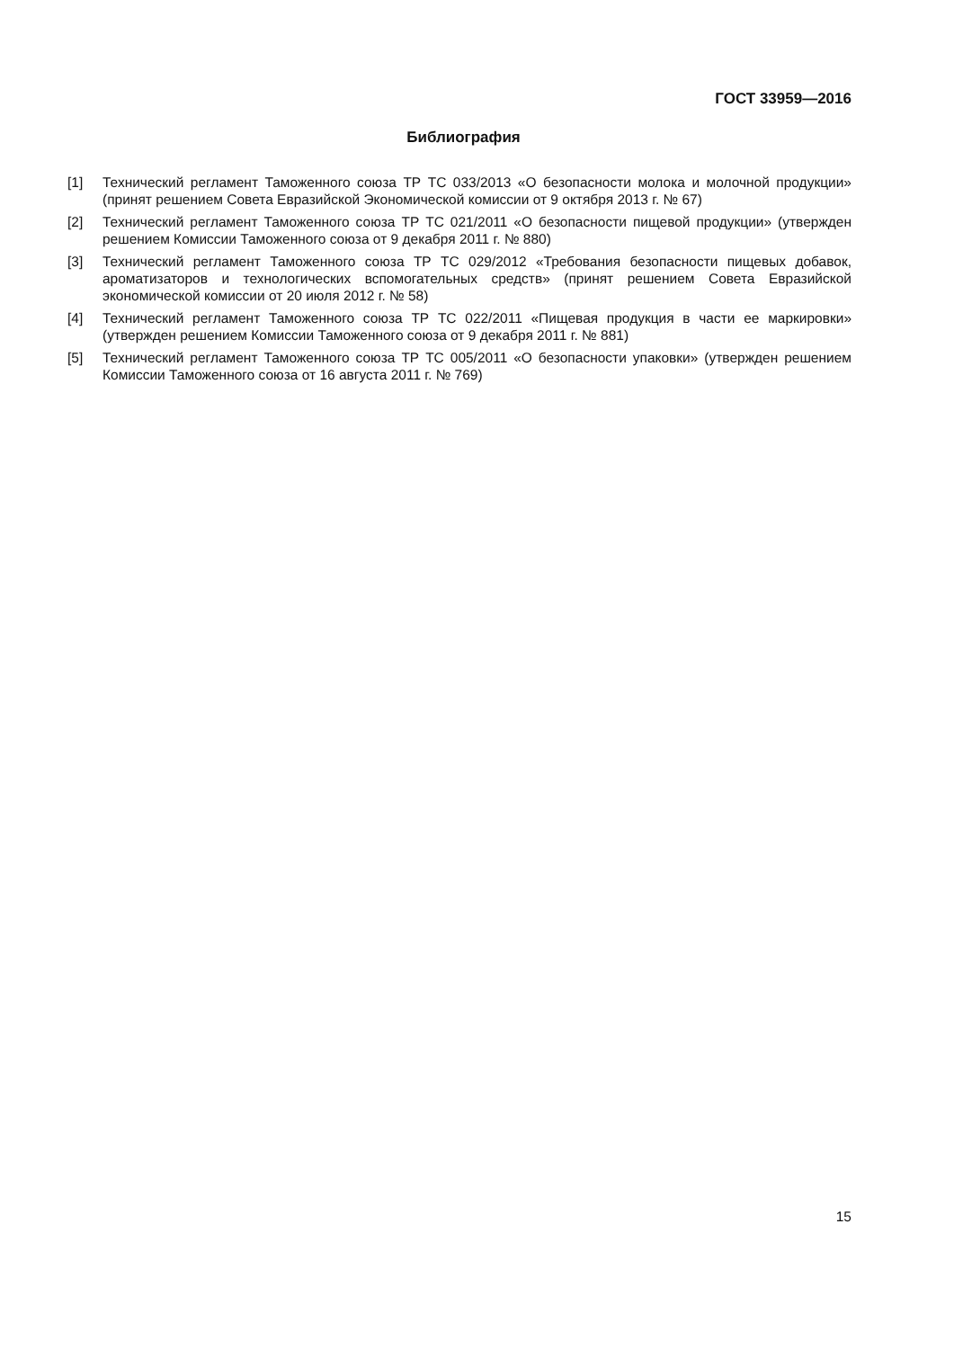ГОСТ 33959—2016
Библиография
[1] Технический регламент Таможенного союза ТР ТС 033/2013 «О безопасности молока и молочной продукции» (принят решением Совета Евразийской Экономической комиссии от 9 октября 2013 г. № 67)
[2] Технический регламент Таможенного союза ТР ТС 021/2011 «О безопасности пищевой продукции» (утвержден решением Комиссии Таможенного союза от 9 декабря 2011 г. № 880)
[3] Технический регламент Таможенного союза ТР ТС 029/2012 «Требования безопасности пищевых добавок, ароматизаторов и технологических вспомогательных средств» (принят решением Совета Евразийской экономической комиссии от 20 июля 2012 г. № 58)
[4] Технический регламент Таможенного союза ТР ТС 022/2011 «Пищевая продукция в части ее маркировки» (утвержден решением Комиссии Таможенного союза от 9 декабря 2011 г. № 881)
[5] Технический регламент Таможенного союза ТР ТС 005/2011 «О безопасности упаковки» (утвержден решением Комиссии Таможенного союза от 16 августа 2011 г. № 769)
15